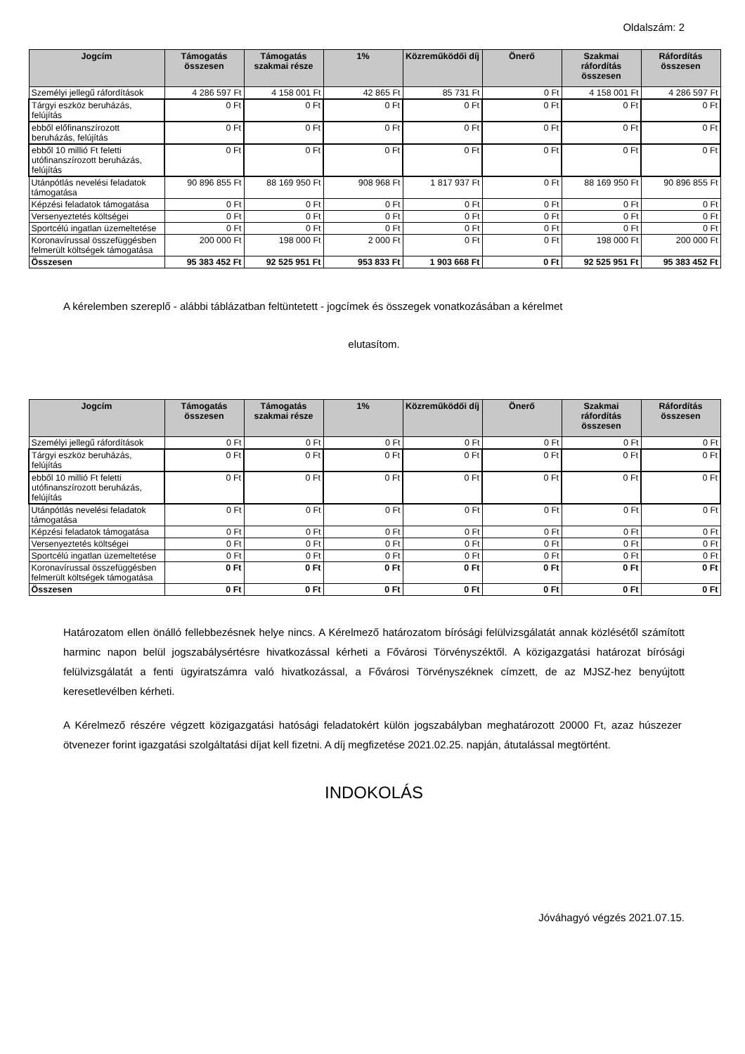Oldalszám: 2
| Jogcím | Támogatás összesen | Támogatás szakmai része | 1% | Közreműködői díj | Önerő | Szakmai ráfordítás összesen | Ráfordítás összesen |
| --- | --- | --- | --- | --- | --- | --- | --- |
| Személyi jellegű ráfordítások | 4 286 597 Ft | 4 158 001 Ft | 42 865 Ft | 85 731 Ft | 0 Ft | 4 158 001 Ft | 4 286 597 Ft |
| Tárgyi eszköz beruházás, felújítás | 0 Ft | 0 Ft | 0 Ft | 0 Ft | 0 Ft | 0 Ft | 0 Ft |
| ebből előfinanszírozott beruházás, felújítás | 0 Ft | 0 Ft | 0 Ft | 0 Ft | 0 Ft | 0 Ft | 0 Ft |
| ebből 10 millió Ft feletti utófinanszírozott beruházás, felújítás | 0 Ft | 0 Ft | 0 Ft | 0 Ft | 0 Ft | 0 Ft | 0 Ft |
| Utánpótlás nevelési feladatok támogatása | 90 896 855 Ft | 88 169 950 Ft | 908 968 Ft | 1 817 937 Ft | 0 Ft | 88 169 950 Ft | 90 896 855 Ft |
| Képzési feladatok támogatása | 0 Ft | 0 Ft | 0 Ft | 0 Ft | 0 Ft | 0 Ft | 0 Ft |
| Versenyeztetés költségei | 0 Ft | 0 Ft | 0 Ft | 0 Ft | 0 Ft | 0 Ft | 0 Ft |
| Sportcélú ingatlan üzemeltetése | 0 Ft | 0 Ft | 0 Ft | 0 Ft | 0 Ft | 0 Ft | 0 Ft |
| Koronavírussal összefüggésben felmerült költségek támogatása | 200 000 Ft | 198 000 Ft | 2 000 Ft | 0 Ft | 0 Ft | 198 000 Ft | 200 000 Ft |
| Összesen | 95 383 452 Ft | 92 525 951 Ft | 953 833 Ft | 1 903 668 Ft | 0 Ft | 92 525 951 Ft | 95 383 452 Ft |
A kérelemben szereplő - alábbi táblázatban feltüntetett - jogcímek és összegek vonatkozásában a kérelmet
elutasítom.
| Jogcím | Támogatás összesen | Támogatás szakmai része | 1% | Közreműködői díj | Önerő | Szakmai ráfordítás összesen | Ráfordítás összesen |
| --- | --- | --- | --- | --- | --- | --- | --- |
| Személyi jellegű ráfordítások | 0 Ft | 0 Ft | 0 Ft | 0 Ft | 0 Ft | 0 Ft | 0 Ft |
| Tárgyi eszköz beruházás, felújítás | 0 Ft | 0 Ft | 0 Ft | 0 Ft | 0 Ft | 0 Ft | 0 Ft |
| ebből 10 millió Ft feletti utófinanszírozott beruházás, felújítás | 0 Ft | 0 Ft | 0 Ft | 0 Ft | 0 Ft | 0 Ft | 0 Ft |
| Utánpótlás nevelési feladatok támogatása | 0 Ft | 0 Ft | 0 Ft | 0 Ft | 0 Ft | 0 Ft | 0 Ft |
| Képzési feladatok támogatása | 0 Ft | 0 Ft | 0 Ft | 0 Ft | 0 Ft | 0 Ft | 0 Ft |
| Versenyeztetés költségei | 0 Ft | 0 Ft | 0 Ft | 0 Ft | 0 Ft | 0 Ft | 0 Ft |
| Sportcélú ingatlan üzemeltetése | 0 Ft | 0 Ft | 0 Ft | 0 Ft | 0 Ft | 0 Ft | 0 Ft |
| Koronavírussal összefüggésben felmerült költségek támogatása | 0 Ft | 0 Ft | 0 Ft | 0 Ft | 0 Ft | 0 Ft | 0 Ft |
| Összesen | 0 Ft | 0 Ft | 0 Ft | 0 Ft | 0 Ft | 0 Ft | 0 Ft |
Határozatom ellen önálló fellebbezésnek helye nincs. A Kérelmező határozatom bírósági felülvizsgálatát annak közlésétől számított harminc napon belül jogszabálysértésre hivatkozással kérheti a Fővárosi Törvényszéktől. A közigazgatási határozat bírósági felülvizsgálatát a fenti ügyiratszámra való hivatkozással, a Fővárosi Törvényszéknek címzett, de az MJSZ-hez benyújtott keresetlevélben kérheti.
A Kérelmező részére végzett közigazgatási hatósági feladatokért külön jogszabályban meghatározott 20000 Ft, azaz húszezer ötvenezer forint igazgatási szolgáltatási díjat kell fizetni. A díj megfizetése 2021.02.25. napján, átutalással megtörtént.
INDOKOLÁS
Jóváhagyó végzés 2021.07.15.